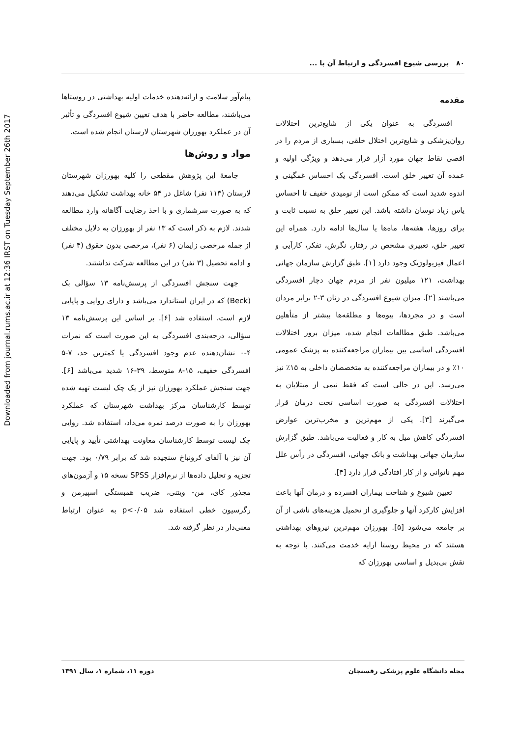Downloaded from journal.rums.ac.ir at 12:36 IRST on Tuesday September 26th 2017
۸۰ بررسی شیوع افسردگی و ارتباط آن با ...
مقدمه
افسردگی به عنوان یکی از شایع‌ترین اختلالات روان‌پزشکی و شایع‌ترین اختلال خلقی، بسیاری از مردم را در اقصی نقاط جهان مورد آزار قرار می‌دهد و ویژگی اولیه و عمده آن تغییر خلق است. افسردگی یک احساس غمگینی و اندوه شدید است که ممکن است از نومیدی خفیف تا احساس یاس زیاد نوسان داشته باشد. این تغییر خلق به نسبت ثابت و برای روزها، هفته‌ها، ماه‌ها یا سال‌ها ادامه دارد. همراه این تغییر خلق، تغییری مشخص در رفتار، نگرش، تفکر، کارآیی و اعمال فیزیولوژیک وجود دارد [۱]. طبق گزارش سازمان جهانی بهداشت، ۱۲۱ میلیون نفر از مردم جهان دچار افسردگی می‌باشند [۲]. میزان شیوع افسردگی در زنان ۳-۲ برابر مردان است و در مجردها، بیوه‌ها و مطلقه‌ها بیشتر از متأهلین می‌باشد. طبق مطالعات انجام شده، میزان بروز اختلالات افسردگی اساسی بین بیماران مراجعه‌کننده به پزشک عمومی ۱۰٪ و در بیماران مراجعه‌کننده به متخصصان داخلی به ۱۵٪ نیز می‌رسد. این در حالی است که فقط نیمی از مبتلایان به اختلالات افسردگی به صورت اساسی تحت درمان قرار می‌گیرند [۳]. یکی از مهم‌ترین و مخرب‌ترین عوارض افسردگی کاهش میل به کار و فعالیت می‌باشد. طبق گزارش سازمان جهانی بهداشت و بانک جهانی، افسردگی در رأس علل مهم ناتوانی و از کار افتادگی قرار دارد [۴].
تعیین شیوع و شناخت بیماران افسرده و درمان آنها باعث افزایش کارکرد آنها و جلوگیری از تحمیل هزینه‌های ناشی از آن بر جامعه می‌شود [۵]. بهورزان مهم‌ترین نیروهای بهداشتی هستند که در محیط روستا ارایه خدمت می‌کنند. با توجه به نقش بی‌بدیل و اساسی بهورزان که
پیام‌آور سلامت و ارائه‌دهنده خدمات اولیه بهداشتی در روستاها می‌باشند، مطالعه حاضر با هدف تعیین شیوع افسردگی و تأثیر آن در عملکرد بهورزان شهرستان لارستان انجام شده است.
مواد و روش‌ها
جامعهٔ این پژوهش مقطعی را کلیه بهورزان شهرستان لارستان (۱۱۳ نفر) شاغل در ۵۴ خانه بهداشت تشکیل می‌دهند که به صورت سرشماری و با اخذ رضایت آگاهانه وارد مطالعه شدند. لازم به ذکر است که ۱۳ نفر از بهورزان به دلایل مختلف از جمله مرخصی زایمان (۶ نفر)، مرخصی بدون حقوق (۴ نفر) و ادامه تحصیل (۳ نفر) در این مطالعه شرکت نداشتند.
جهت سنجش افسردگی از پرسش‌نامه ۱۳ سؤالی بک (Beck) که در ایران استاندارد می‌باشد و دارای روایی و پایایی لازم است، استفاده شد [۶]. بر اساس این پرسش‌نامه ۱۳ سؤالی، درجه‌بندی افسردگی به این صورت است که نمرات ۴-۰ نشان‌دهنده عدم وجود افسردگی یا کمترین حد، ۷-۵ افسردگی خفیف، ۱۵-۸ متوسط، ۳۹-۱۶ شدید می‌باشد [۶]. جهت سنجش عملکرد بهورزان نیز از یک چک لیست تهیه شده توسط کارشناسان مرکز بهداشت شهرستان که عملکرد بهورزان را به صورت درصد نمره می‌داد، استفاده شد. روایی چک لیست توسط کارشناسان معاونت بهداشتی تأیید و پایایی آن نیز با آلفای کرونباخ سنجیده شد که برابر ۰/۷۹ بود. جهت تجزیه و تحلیل داده‌ها از نرم‌افزار SPSS نسخه ۱۵ و آزمون‌های مجذور کای، من- ویتنی، ضریب همبستگی اسپیرمن و رگرسیون خطی استفاده شد p<۰/۰۵ به عنوان ارتباط معنی‌دار در نظر گرفته شد.
مجله دانشگاه علوم پزشکی رفسنجان دوره ۱۱، شماره ۱، سال ۱۳۹۱